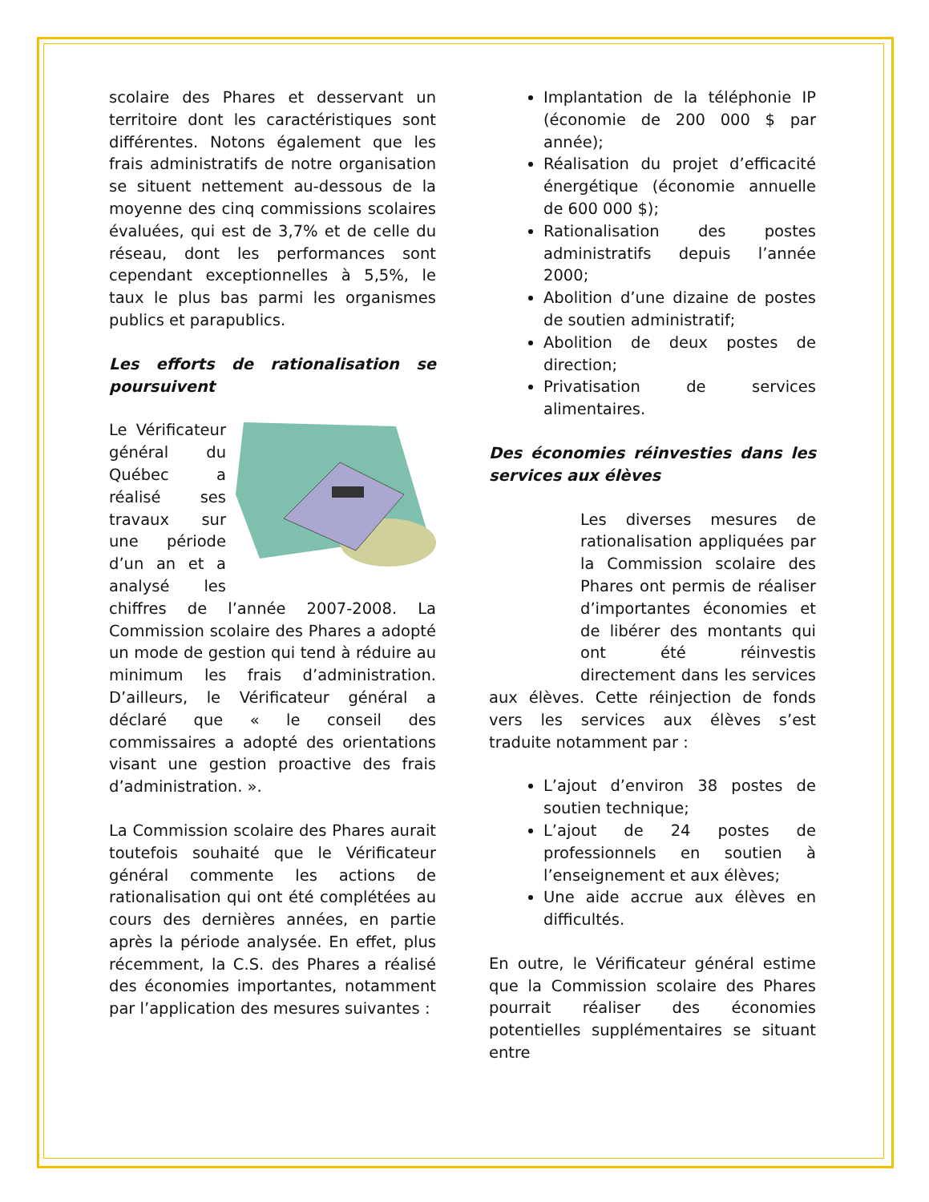scolaire des Phares et desservant un territoire dont les caractéristiques sont différentes. Notons également que les frais administratifs de notre organisation se situent nettement au-dessous de la moyenne des cinq commissions scolaires évaluées, qui est de 3,7% et de celle du réseau, dont les performances sont cependant exceptionnelles à 5,5%, le taux le plus bas parmi les organismes publics et parapublics.
Les efforts de rationalisation se poursuivent
Le Vérificateur général du Québec a réalisé ses travaux sur une période d’un an et a analysé les chiffres de l’année 2007-2008. La Commission scolaire des Phares a adopté un mode de gestion qui tend à réduire au minimum les frais d’administration. D’ailleurs, le Vérificateur général a déclaré que « le conseil des commissaires a adopté des orientations visant une gestion proactive des frais d’administration. ».
La Commission scolaire des Phares aurait toutefois souhaité que le Vérificateur général commente les actions de rationalisation qui ont été complétées au cours des dernières années, en partie après la période analysée. En effet, plus récemment, la C.S. des Phares a réalisé des économies importantes, notamment par l’application des mesures suivantes :
Implantation de la téléphonie IP (économie de 200 000 $ par année);
Réalisation du projet d’efficacité énergétique (économie annuelle de 600 000 $);
Rationalisation des postes administratifs depuis l’année 2000;
Abolition d’une dizaine de postes de soutien administratif;
Abolition de deux postes de direction;
Privatisation de services alimentaires.
Des économies réinvesties dans les services aux élèves
Les diverses mesures de rationalisation appliquées par la Commission scolaire des Phares ont permis de réaliser d’importantes économies et de libérer des montants qui ont été réinvestis directement dans les services aux élèves. Cette réinjection de fonds vers les services aux élèves s’est traduite notamment par :
L’ajout d’environ 38 postes de soutien technique;
L’ajout de 24 postes de professionnels en soutien à l’enseignement et aux élèves;
Une aide accrue aux élèves en difficultés.
En outre, le Vérificateur général estime que la Commission scolaire des Phares pourrait réaliser des économies potentielles supplémentaires se situant entre